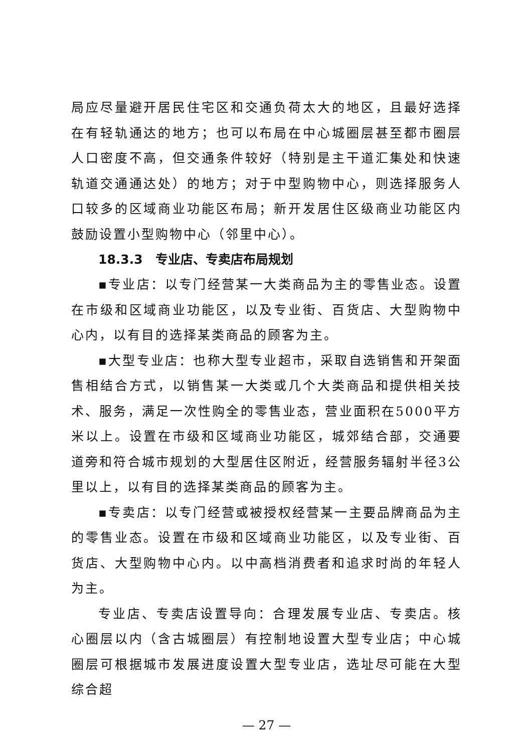局应尽量避开居民住宅区和交通负荷太大的地区，且最好选择在有轻轨通达的地方；也可以布局在中心城圈层甚至都市圈层人口密度不高，但交通条件较好（特别是主干道汇集处和快速轨道交通通达处）的地方；对于中型购物中心，则选择服务人口较多的区域商业功能区布局；新开发居住区级商业功能区内鼓励设置小型购物中心（邻里中心）。
18.3.3　专业店、专卖店布局规划
▪专业店：以专门经营某一大类商品为主的零售业态。设置在市级和区域商业功能区，以及专业街、百货店、大型购物中心内，以有目的选择某类商品的顾客为主。
▪大型专业店：也称大型专业超市，采取自选销售和开架面售相结合方式，以销售某一大类或几个大类商品和提供相关技术、服务，满足一次性购全的零售业态，营业面积在5000平方米以上。设置在市级和区域商业功能区，城郊结合部，交通要道旁和符合城市规划的大型居住区附近，经营服务辐射半径3公里以上，以有目的选择某类商品的顾客为主。
▪专卖店：以专门经营或被授权经营某一主要品牌商品为主的零售业态。设置在市级和区域商业功能区，以及专业街、百货店、大型购物中心内。以中高档消费者和追求时尚的年轻人为主。
专业店、专卖店设置导向：合理发展专业店、专卖店。核心圈层以内（含古城圈层）有控制地设置大型专业店；中心城圈层可根据城市发展进度设置大型专业店，选址尽可能在大型综合超
— 27 —